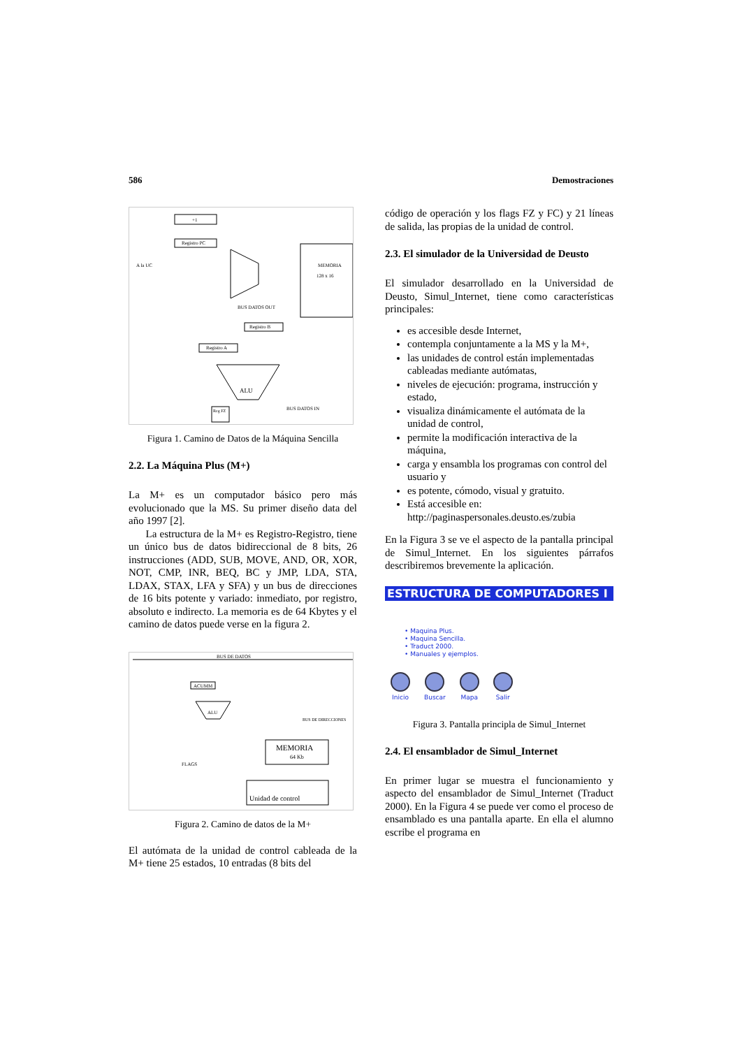586 Demostraciones
MEMORIA
128 x 16
+1
Registro PC
Registro B
Registro A
ALU
BUS DATOS OUT
BUS DATOS IN
Reg FZ
A la UC
Figura 1. Camino de Datos de la Máquina Sencilla
2.2. La Máquina Plus (M+)
La M+ es un computador básico pero más evolucionado que la MS. Su primer diseño data del año 1997 [2].
La estructura de la M+ es Registro-Registro, tiene un único bus de datos bidireccional de 8 bits, 26 instrucciones (ADD, SUB, MOVE, AND, OR, XOR, NOT, CMP, INR, BEQ, BC y JMP, LDA, STA, LDAX, STAX, LFA y SFA) y un bus de direcciones de 16 bits potente y variado: inmediato, por registro, absoluto e indirecto. La memoria es de 64 Kbytes y el camino de datos puede verse en la figura 2.
BUS DE DATOS
ACUMM
ALU
MEMORIA
64 Kb
BUS DE DIRECCIONES
Unidad de control
FLAGS
Figura 2. Camino de datos de la M+
El autómata de la unidad de control cableada de la M+ tiene 25 estados, 10 entradas (8 bits del
código de operación y los flags FZ y FC) y 21 líneas de salida, las propias de la unidad de control.
2.3. El simulador de la Universidad de Deusto
El simulador desarrollado en la Universidad de Deusto, Simul_Internet, tiene como características principales:
es accesible desde Internet,
contempla conjuntamente a la MS y la M+,
las unidades de control están implementadas cableadas mediante autómatas,
niveles de ejecución: programa, instrucción y estado,
visualiza dinámicamente el autómata de la unidad de control,
permite la modificación interactiva de la máquina,
carga y ensambla los programas con control del usuario y
es potente, cómodo, visual y gratuito.
Está accesible en:
http://paginaspersonales.deusto.es/zubia
En la Figura 3 se ve el aspecto de la pantalla principal de Simul_Internet. En los siguientes párrafos describiremos brevemente la aplicación.
ESTRUCTURA DE COMPUTADORES I
• Maquina Plus.
• Maquina Sencilla.
• Traduct 2000.
• Manuales y ejemplos.
Inicio Buscar Mapa Salir
Figura 3. Pantalla principla de Simul_Internet
2.4. El ensamblador de Simul_Internet
En primer lugar se muestra el funcionamiento y aspecto del ensamblador de Simul_Internet (Traduct 2000). En la Figura 4 se puede ver como el proceso de ensamblado es una pantalla aparte. En ella el alumno escribe el programa en